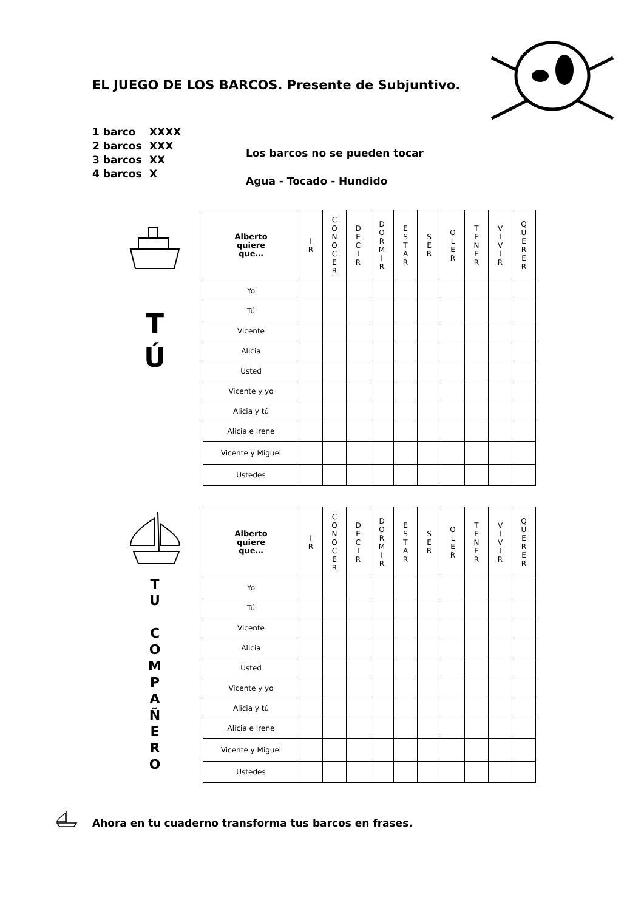EL JUEGO DE LOS BARCOS. Presente de Subjuntivo.
1 barco XXXX
2 barcos XXX
3 barcos XX
4 barcos X
Los barcos no se pueden tocar
Agua - Tocado - Hundido
T
Ú
T
U
C
O
M
P
A
Ñ
E
R
O
| Alberto quiere que… | I R | C O N O C E R | D E C I R | D O R M I R | E S T A R | S E R | O L E R | T E N E R | V I V I R | Q U E R E R |
| --- | --- | --- | --- | --- | --- | --- | --- | --- | --- | --- |
| Yo | | | | | | | | | | |
| Tú | | | | | | | | | | |
| Vicente | | | | | | | | | | |
| Alicia | | | | | | | | | | |
| Usted | | | | | | | | | | |
| Vicente y yo | | | | | | | | | | |
| Alicia y tú | | | | | | | | | | |
| Alicia e Irene | | | | | | | | | | |
| Vicente y Miguel | | | | | | | | | | |
| Ustedes | | | | | | | | | | |
| Alberto quiere que… | I R | C O N O C E R | D E C I R | D O R M I R | E S T A R | S E R | O L E R | T E N E R | V I V I R | Q U E R E R |
| --- | --- | --- | --- | --- | --- | --- | --- | --- | --- | --- |
| Yo | | | | | | | | | | |
| Tú | | | | | | | | | | |
| Vicente | | | | | | | | | | |
| Alicia | | | | | | | | | | |
| Usted | | | | | | | | | | |
| Vicente y yo | | | | | | | | | | |
| Alicia y tú | | | | | | | | | | |
| Alicia e Irene | | | | | | | | | | |
| Vicente y Miguel | | | | | | | | | | |
| Ustedes | | | | | | | | | | |
Ahora en tu cuaderno transforma tus barcos en frases.